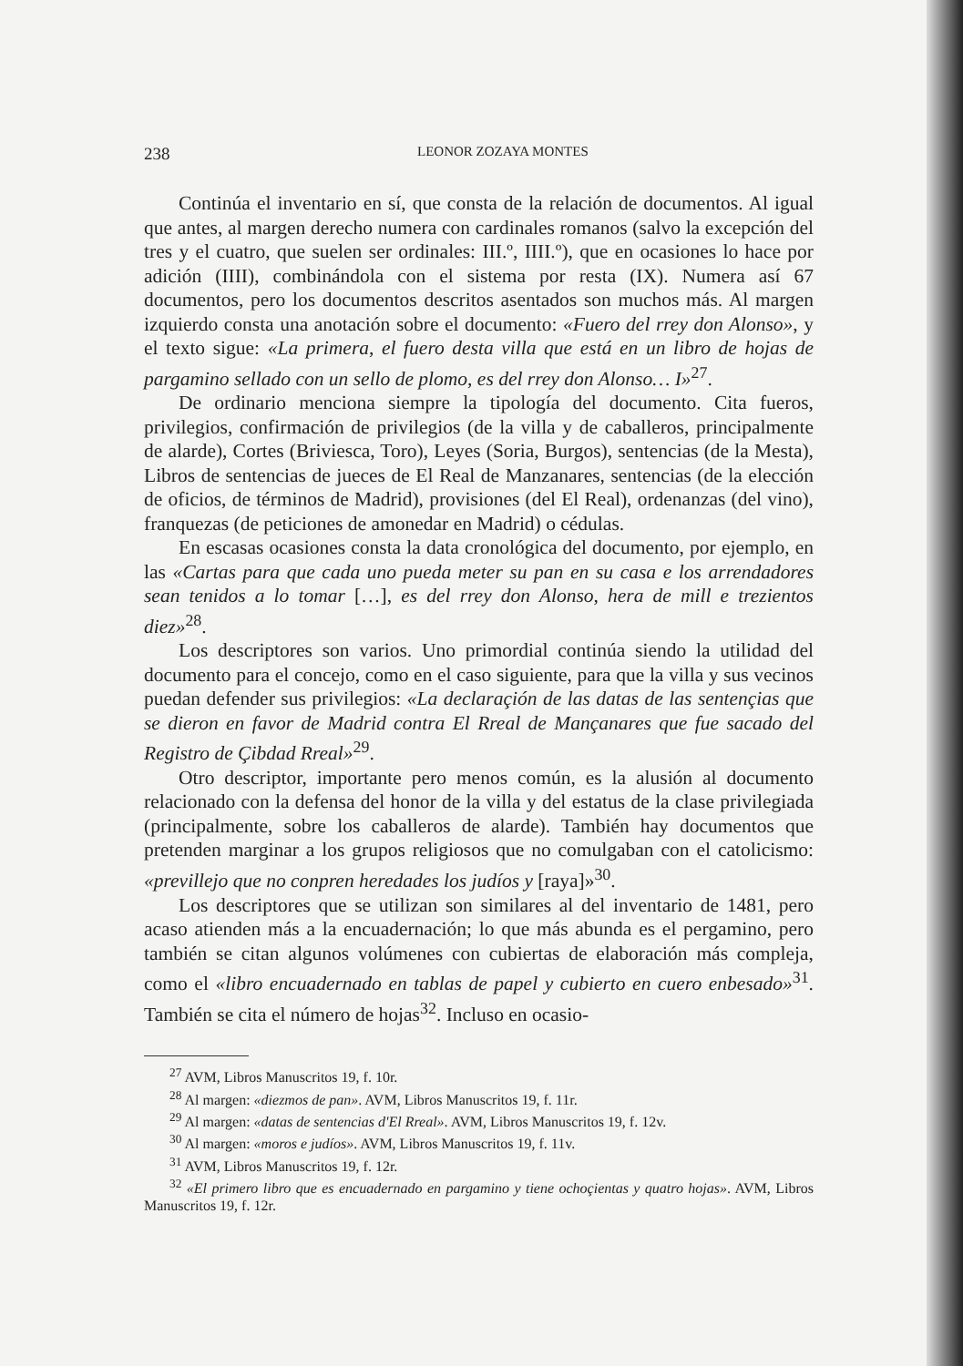238 LEONOR ZOZAYA MONTES
Continúa el inventario en sí, que consta de la relación de documentos. Al igual que antes, al margen derecho numera con cardinales romanos (salvo la excepción del tres y el cuatro, que suelen ser ordinales: III.º, IIII.º), que en ocasiones lo hace por adición (IIII), combinándola con el sistema por resta (IX). Numera así 67 documentos, pero los documentos descritos asentados son muchos más. Al margen izquierdo consta una anotación sobre el documento: «Fuero del rrey don Alonso», y el texto sigue: «La primera, el fuero desta villa que está en un libro de hojas de pargamino sellado con un sello de plomo, es del rrey don Alonso… I»<sup>27</sup>.
De ordinario menciona siempre la tipología del documento. Cita fueros, privilegios, confirmación de privilegios (de la villa y de caballeros, principalmente de alarde), Cortes (Briviesca, Toro), Leyes (Soria, Burgos), sentencias (de la Mesta), Libros de sentencias de jueces de El Real de Manzanares, sentencias (de la elección de oficios, de términos de Madrid), provisiones (del El Real), ordenanzas (del vino), franquezas (de peticiones de amonedar en Madrid) o cédulas.
En escasas ocasiones consta la data cronológica del documento, por ejemplo, en las «Cartas para que cada uno pueda meter su pan en su casa e los arrendadores sean tenidos a lo tomar […], es del rrey don Alonso, hera de mill e trezientos diez»<sup>28</sup>.
Los descriptores son varios. Uno primordial continúa siendo la utilidad del documento para el concejo, como en el caso siguiente, para que la villa y sus vecinos puedan defender sus privilegios: «La declaraçión de las datas de las sentençias que se dieron en favor de Madrid contra El Rreal de Mançanares que fue sacado del Registro de Çibdad Rreal»<sup>29</sup>.
Otro descriptor, importante pero menos común, es la alusión al documento relacionado con la defensa del honor de la villa y del estatus de la clase privilegiada (principalmente, sobre los caballeros de alarde). También hay documentos que pretenden marginar a los grupos religiosos que no comulgaban con el catolicismo: «previllejo que no conpren heredades los judíos y [raya]»<sup>30</sup>.
Los descriptores que se utilizan son similares al del inventario de 1481, pero acaso atienden más a la encuadernación; lo que más abunda es el pergamino, pero también se citan algunos volúmenes con cubiertas de elaboración más compleja, como el «libro encuadernado en tablas de papel y cubierto en cuero enbesado»<sup>31</sup>. También se cita el número de hojas<sup>32</sup>. Incluso en ocasio-
<sup>27</sup> AVM, Libros Manuscritos 19, f. 10r.
<sup>28</sup> Al margen: «diezmos de pan». AVM, Libros Manuscritos 19, f. 11r.
<sup>29</sup> Al margen: «datas de sentencias d'El Rreal». AVM, Libros Manuscritos 19, f. 12v.
<sup>30</sup> Al margen: «moros e judíos». AVM, Libros Manuscritos 19, f. 11v.
<sup>31</sup> AVM, Libros Manuscritos 19, f. 12r.
<sup>32</sup> «El primero libro que es encuadernado en pargamino y tiene ochoçientas y quatro hojas». AVM, Libros Manuscritos 19, f. 12r.